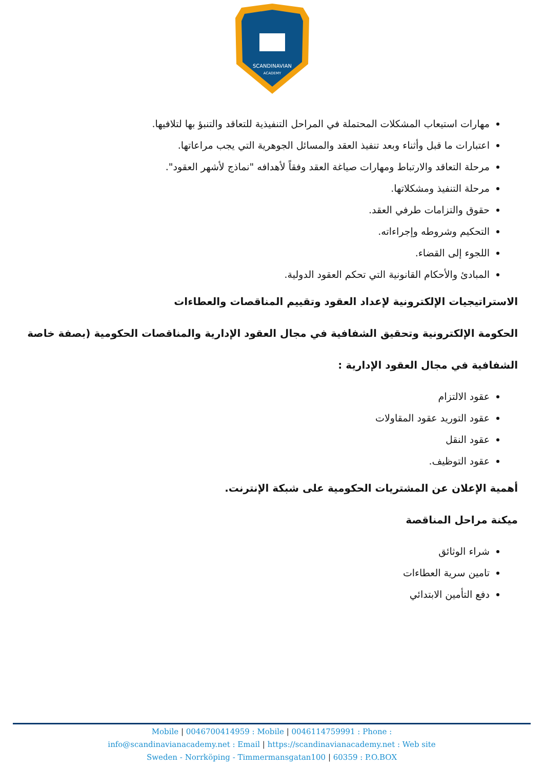SCANDINAVIAN
ACADEMY
مهارات استيعاب المشكلات المحتملة في المراحل التنفيذية للتعاقد والتنبؤ بها لتلافيها.
اعتبارات ما قبل وأثناء وبعد تنفيذ العقد والمسائل الجوهرية التي يجب مراعاتها.
مرحلة التعاقد والارتباط ومهارات صياغة العقد وفقاً لأهدافه "نماذج لأشهر العقود".
مرحلة التنفيذ ومشكلاتها.
حقوق والتزامات طرفي العقد.
التحكيم وشروطه وإجراءاته.
اللجوء إلى القضاء.
المبادئ والأحكام القانونية التي تحكم العقود الدولية.
الاستراتيجيات الإلكترونية لإعداد العقود وتقييم المناقصات والعطاءات
الحكومة الإلكترونية وتحقيق الشفافية في مجال العقود الإدارية والمناقصات الحكومية (بصفة خاصة
الشفافية في مجال العقود الإدارية :
عقود الالتزام
عقود التوريد عقود المقاولات
عقود النقل
عقود التوظيف.
أهمية الإعلان عن المشتريات الحكومية على شبكة الإنترنت.
ميكنة مراحل المناقصة
شراء الوثائق
تامين سرية العطاءات
دفع التأمين الابتدائي
Mobile | 0046700414959 : Mobile | 0046114759991 : Phone :
info@scandinavianacademy.net : Email | https://scandinavianacademy.net : Web site
Sweden - Norrköping - Timmermansgatan100 | 60359 : P.O.BOX